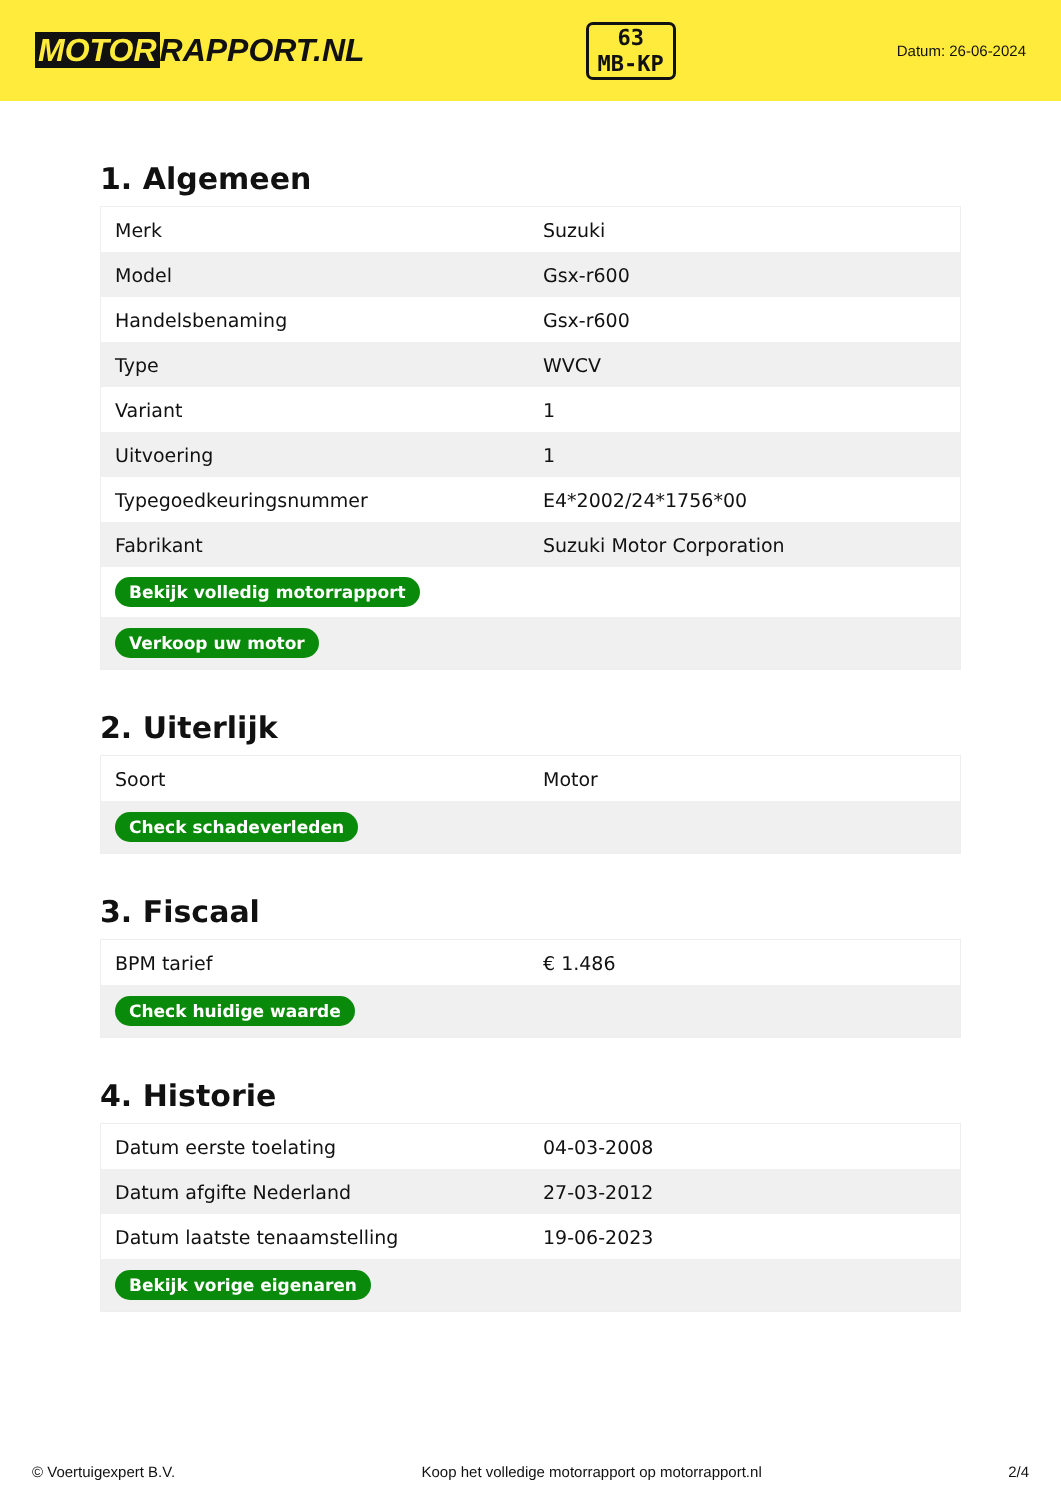MOTOR RAPPORT.NL
63
MB-KP
Datum: 26-06-2024
1. Algemeen
| Merk | Suzuki |
| Model | Gsx-r600 |
| Handelsbenaming | Gsx-r600 |
| Type | WVCV |
| Variant | 1 |
| Uitvoering | 1 |
| Typegoedkeuringsnummer | E4*2002/24*1756*00 |
| Fabrikant | Suzuki Motor Corporation |
| Bekijk volledig motorrapport | |
| Verkoop uw motor | |
2. Uiterlijk
| Soort | Motor |
| Check schadeverleden | |
3. Fiscaal
| BPM tarief | € 1.486 |
| Check huidige waarde | |
4. Historie
| Datum eerste toelating | 04-03-2008 |
| Datum afgifte Nederland | 27-03-2012 |
| Datum laatste tenaamstelling | 19-06-2023 |
| Bekijk vorige eigenaren | |
© Voertuigexpert B.V. Koop het volledige motorrapport op motorrapport.nl 2/4